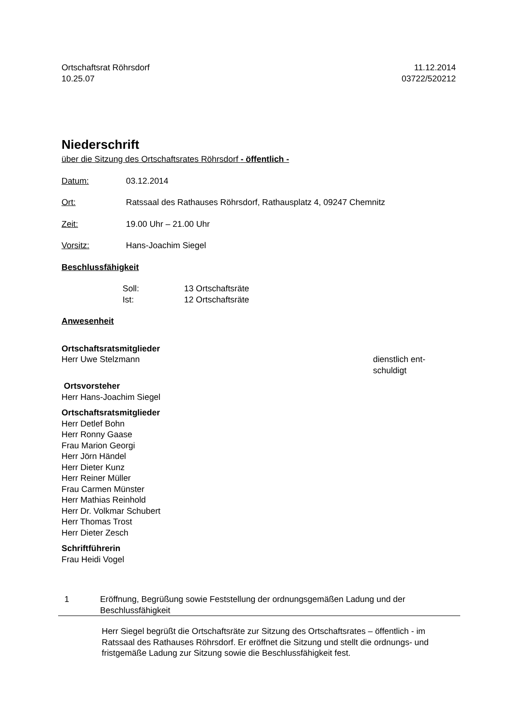Ortschaftsrat Röhrsdorf 11.12.2014
10.25.07 03722/520212
Niederschrift
über die Sitzung des Ortschaftsrates Röhrsdorf - öffentlich -
Datum: 03.12.2014
Ort: Ratssaal des Rathauses Röhrsdorf, Rathausplatz 4, 09247 Chemnitz
Zeit: 19.00 Uhr – 21.00 Uhr
Vorsitz: Hans-Joachim Siegel
Beschlussfähigkeit
Soll: 13 Ortschaftsräte
Ist: 12 Ortschaftsräte
Anwesenheit
Ortschaftsratsmitglieder
Herr Uwe Stelzmann dienstlich ent-
schuldigt
Ortsvorsteher
Herr Hans-Joachim Siegel
Ortschaftsratsmitglieder
Herr Detlef Bohn
Herr Ronny Gaase
Frau Marion Georgi
Herr Jörn Händel
Herr Dieter Kunz
Herr Reiner Müller
Frau Carmen Münster
Herr Mathias Reinhold
Herr Dr. Volkmar Schubert
Herr Thomas Trost
Herr Dieter Zesch
Schriftführerin
Frau Heidi Vogel
1 Eröffnung, Begrüßung sowie Feststellung der ordnungsgemäßen Ladung und der Beschlussfähigkeit
Herr Siegel begrüßt die Ortschaftsräte zur Sitzung des Ortschaftsrates – öffentlich - im Ratssaal des Rathauses Röhrsdorf. Er eröffnet die Sitzung und stellt die ord­nungs- und fristgemäße Ladung zur Sitzung sowie die Beschlussfähigkeit fest.